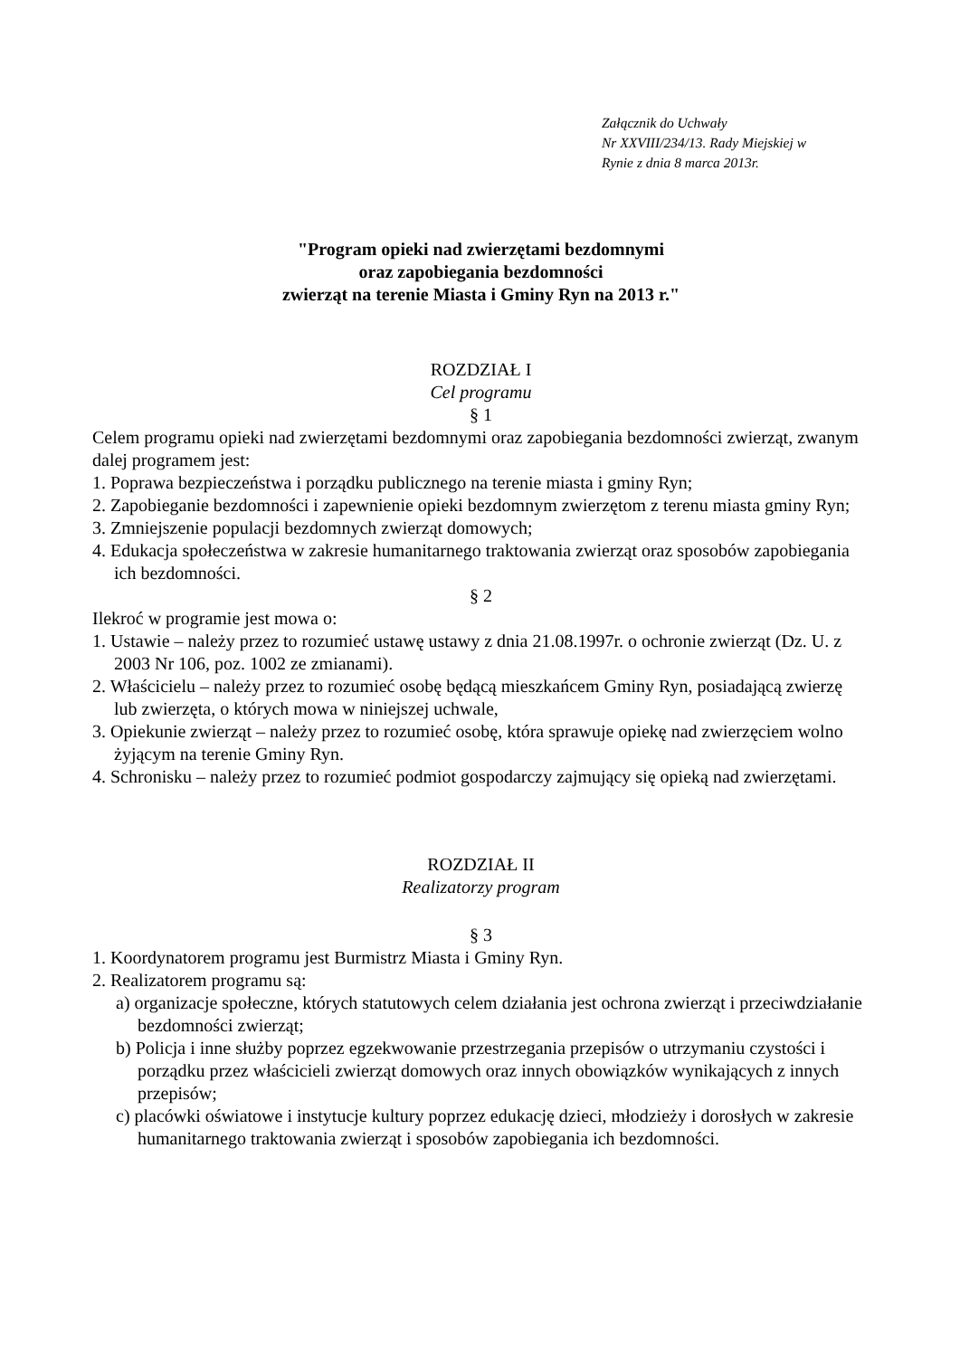Załącznik do Uchwały
Nr XXVIII/234/13. Rady Miejskiej w
Rynie z dnia 8 marca 2013r.
"Program opieki nad zwierzętami bezdomnymi
oraz zapobiegania bezdomności
zwierząt na terenie Miasta i Gminy Ryn na 2013 r."
ROZDZIAŁ I
Cel programu
§ 1
Celem programu opieki nad zwierzętami bezdomnymi oraz zapobiegania bezdomności zwierząt, zwanym dalej programem jest:
1. Poprawa bezpieczeństwa i porządku publicznego na terenie miasta i gminy Ryn;
2. Zapobieganie bezdomności i zapewnienie opieki bezdomnym zwierzętom z terenu miasta gminy Ryn;
3. Zmniejszenie populacji bezdomnych zwierząt domowych;
4. Edukacja społeczeństwa w zakresie humanitarnego traktowania zwierząt oraz sposobów zapobiegania ich bezdomności.
§ 2
Ilekroć w programie jest mowa o:
1. Ustawie – należy przez to rozumieć ustawę ustawy z dnia 21.08.1997r. o ochronie zwierząt (Dz. U. z 2003 Nr 106, poz. 1002 ze zmianami).
2. Właścicielu – należy przez to rozumieć osobę będącą mieszkańcem Gminy Ryn, posiadającą zwierzę lub zwierzęta, o których mowa w niniejszej uchwale,
3. Opiekunie zwierząt – należy przez to rozumieć osobę, która sprawuje opiekę nad zwierzęciem wolno żyjącym na terenie Gminy Ryn.
4. Schronisku – należy przez to rozumieć podmiot gospodarczy zajmujący się opieką nad zwierzętami.
ROZDZIAŁ II
Realizatorzy program
§ 3
1. Koordynatorem programu jest Burmistrz Miasta i Gminy Ryn.
2. Realizatorem programu są:
a) organizacje społeczne, których statutowych celem działania jest ochrona zwierząt i przeciwdziałanie bezdomności zwierząt;
b) Policja i inne służby poprzez egzekwowanie przestrzegania przepisów o utrzymaniu czystości i porządku przez właścicieli zwierząt domowych oraz innych obowiązków wynikających z innych przepisów;
c) placówki oświatowe i instytucje kultury poprzez edukację dzieci, młodzieży i dorosłych w zakresie humanitarnego traktowania zwierząt i sposobów zapobiegania ich bezdomności.